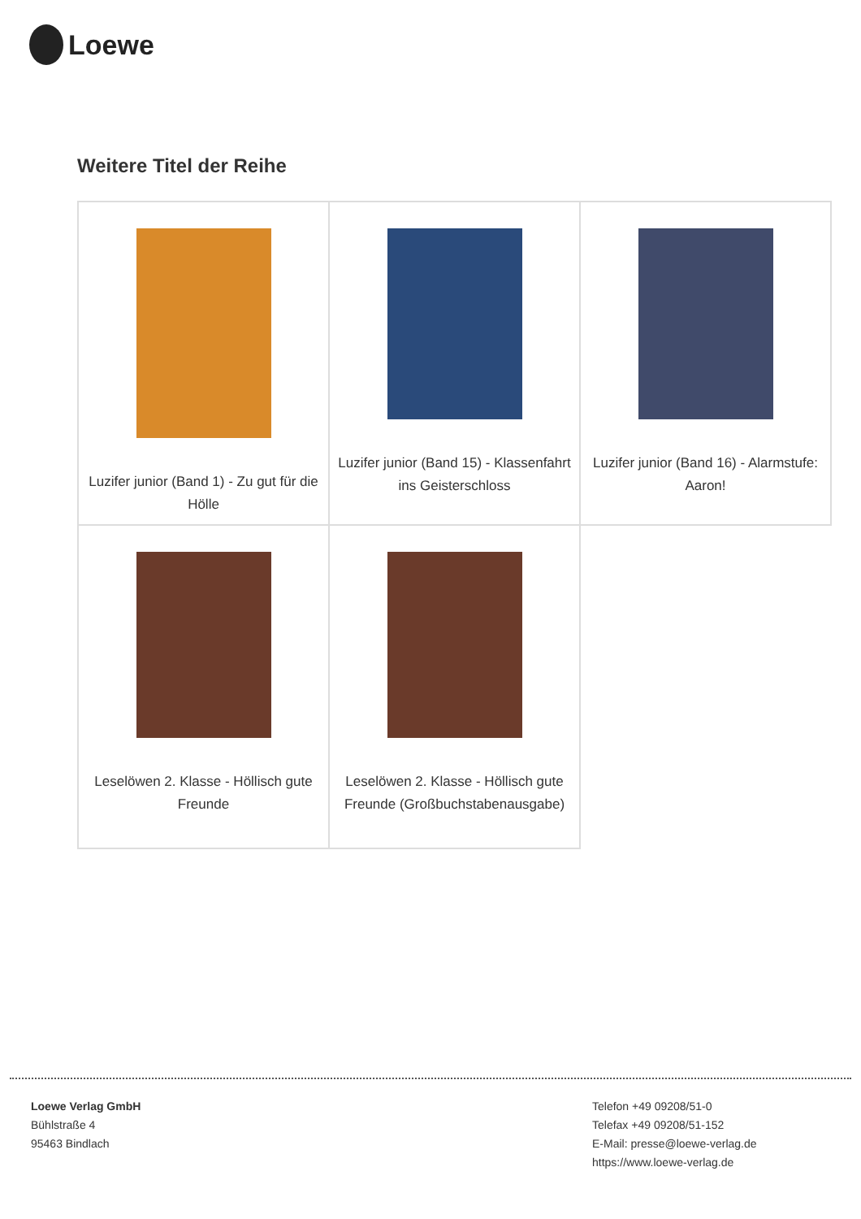Loewe
Weitere Titel der Reihe
| Luzifer junior (Band 1) - Zu gut für die Hölle | Luzifer junior (Band 15) - Klassenfahrt ins Geisterschloss | Luzifer junior (Band 16) - Alarmstufe: Aaron! |
| Leselöwen 2. Klasse - Höllisch gute Freunde | Leselöwen 2. Klasse - Höllisch gute Freunde (Großbuchstabenausgabe) | |
Loewe Verlag GmbH
Bühlstraße 4
95463 Bindlach
Telefon +49 09208/51-0
Telefax +49 09208/51-152
E-Mail: presse@loewe-verlag.de
https://www.loewe-verlag.de